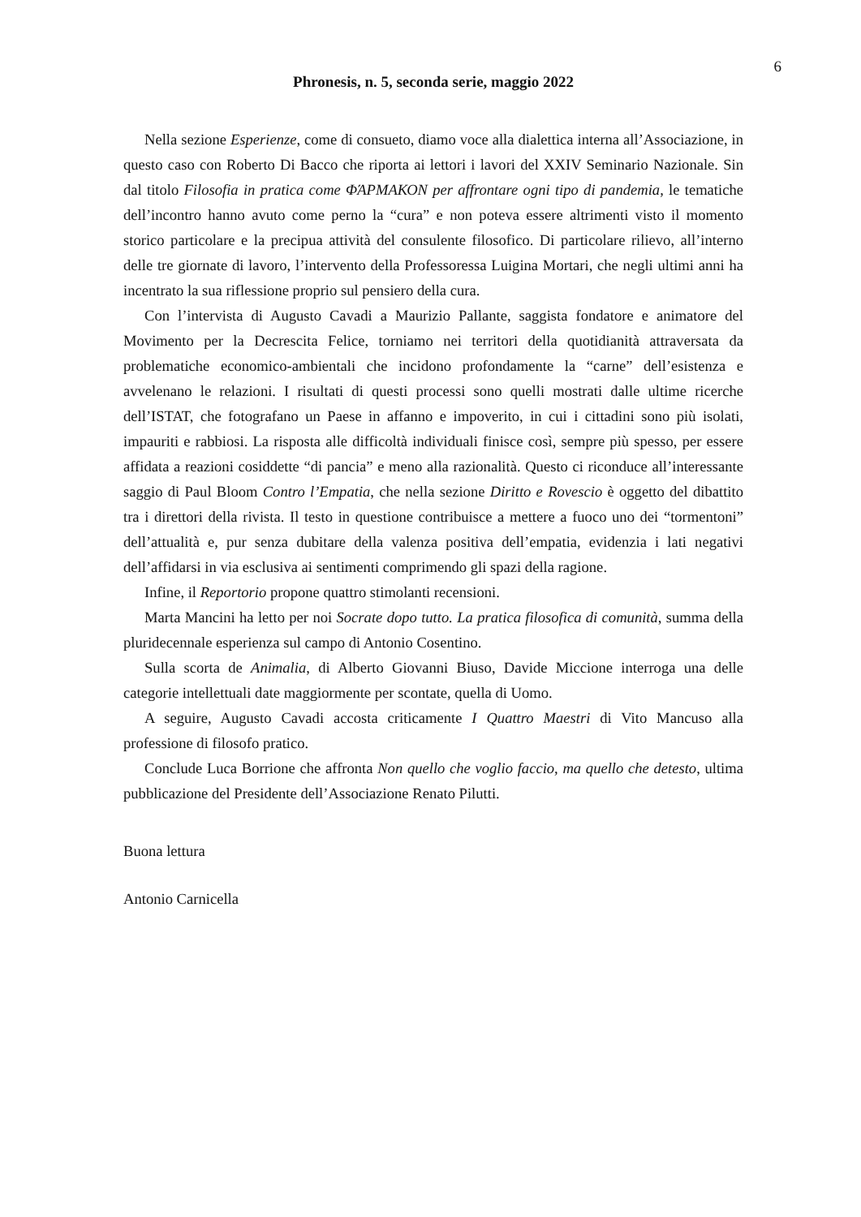6
Phronesis, n. 5, seconda serie, maggio 2022
Nella sezione Esperienze, come di consueto, diamo voce alla dialettica interna all’Associazione, in questo caso con Roberto Di Bacco che riporta ai lettori i lavori del XXIV Seminario Nazionale. Sin dal titolo Filosofia in pratica come ΦΆΡΜΑΚΟΝ per affrontare ogni tipo di pandemia, le tematiche dell’incontro hanno avuto come perno la “cura” e non poteva essere altrimenti visto il momento storico particolare e la precipua attività del consulente filosofico. Di particolare rilievo, all’interno delle tre giornate di lavoro, l’intervento della Professoressa Luigina Mortari, che negli ultimi anni ha incentrato la sua riflessione proprio sul pensiero della cura.
Con l’intervista di Augusto Cavadi a Maurizio Pallante, saggista fondatore e animatore del Movimento per la Decrescita Felice, torniamo nei territori della quotidianità attraversata da problematiche economico-ambientali che incidono profondamente la “carne” dell’esistenza e avvelenano le relazioni. I risultati di questi processi sono quelli mostrati dalle ultime ricerche dell’ISTAT, che fotografano un Paese in affanno e impoverito, in cui i cittadini sono più isolati, impauriti e rabbiosi. La risposta alle difficoltà individuali finisce così, sempre più spesso, per essere affidata a reazioni cosiddette “di pancia” e meno alla razionalità. Questo ci riconduce all’interessante saggio di Paul Bloom Contro l’Empatia, che nella sezione Diritto e Rovescio è oggetto del dibattito tra i direttori della rivista. Il testo in questione contribuisce a mettere a fuoco uno dei “tormentoni” dell’attualità e, pur senza dubitare della valenza positiva dell’empatia, evidenzia i lati negativi dell’affidarsi in via esclusiva ai sentimenti comprimendo gli spazi della ragione.
Infine, il Reportorio propone quattro stimolanti recensioni.
Marta Mancini ha letto per noi Socrate dopo tutto. La pratica filosofica di comunità, summa della pluridecennale esperienza sul campo di Antonio Cosentino.
Sulla scorta de Animalia, di Alberto Giovanni Biuso, Davide Miccione interroga una delle categorie intellettuali date maggiormente per scontate, quella di Uomo.
A seguire, Augusto Cavadi accosta criticamente I Quattro Maestri di Vito Mancuso alla professione di filosofo pratico.
Conclude Luca Borrione che affronta Non quello che voglio faccio, ma quello che detesto, ultima pubblicazione del Presidente dell’Associazione Renato Pilutti.
Buona lettura
Antonio Carnicella